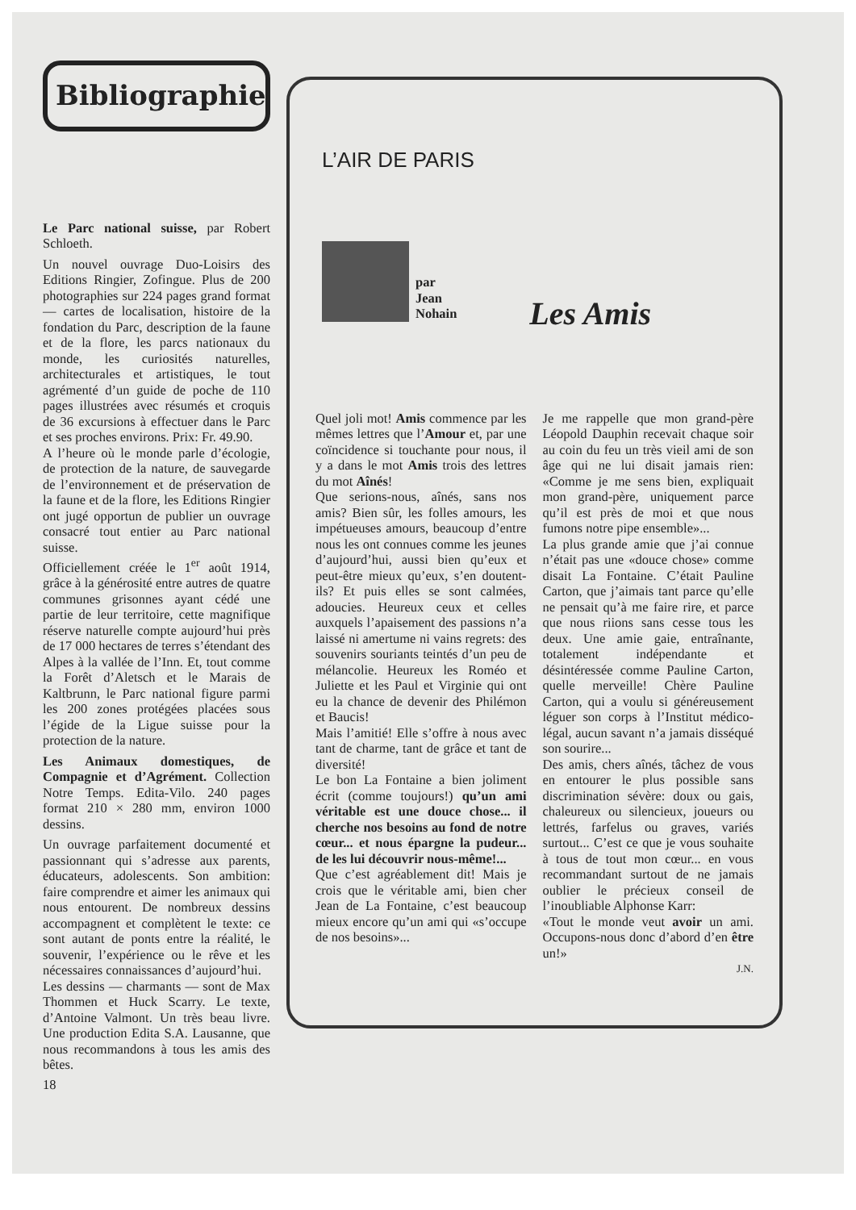Bibliographie
Le Parc national suisse, par Robert Schloeth.
Un nouvel ouvrage Duo-Loisirs des Editions Ringier, Zofingue. Plus de 200 photographies sur 224 pages grand format — cartes de localisation, histoire de la fondation du Parc, description de la faune et de la flore, les parcs nationaux du monde, les curiosités naturelles, architecturales et artistiques, le tout agrémenté d’un guide de poche de 110 pages illustrées avec résumés et croquis de 36 excursions à effectuer dans le Parc et ses proches environs. Prix: Fr. 49.90.
A l’heure où le monde parle d’écologie, de protection de la nature, de sauvegarde de l’environnement et de préservation de la faune et de la flore, les Editions Ringier ont jugé opportun de publier un ouvrage consacré tout entier au Parc national suisse.
Officiellement créée le 1<sup>er</sup> août 1914, grâce à la générosité entre autres de quatre communes grisonnes ayant cédé une partie de leur territoire, cette magnifique réserve naturelle compte aujourd’hui près de 17 000 hectares de terres s’étendant des Alpes à la vallée de l’Inn. Et, tout comme la Forêt d’Aletsch et le Marais de Kaltbrunn, le Parc national figure parmi les 200 zones protégées placées sous l’égide de la Ligue suisse pour la protection de la nature.
Les Animaux domestiques, de Compagnie et d’Agrément. Collection Notre Temps. Edita-Vilo. 240 pages format 210 × 280 mm, environ 1000 dessins.
Un ouvrage parfaitement documenté et passionnant qui s’adresse aux parents, éducateurs, adolescents. Son ambition: faire comprendre et aimer les animaux qui nous entourent. De nombreux dessins accompagnent et complètent le texte: ce sont autant de ponts entre la réalité, le souvenir, l’expérience ou le rêve et les nécessaires connaissances d’aujourd’hui.
Les dessins — charmants — sont de Max Thommen et Huck Scarry. Le texte, d’Antoine Valmont. Un très beau livre. Une production Edita S.A. Lausanne, que nous recommandons à tous les amis des bêtes.
L’AIR DE PARIS
par
Jean
Nohain
Les Amis
Quel joli mot! Amis commence par les mêmes lettres que l’Amour et, par une coïncidence si touchante pour nous, il y a dans le mot Amis trois des lettres du mot Aînés!
Que serions-nous, aînés, sans nos amis? Bien sûr, les folles amours, les impétueuses amours, beaucoup d’entre nous les ont connues comme les jeunes d’aujourd’hui, aussi bien qu’eux et peut-être mieux qu’eux, s’en doutent-ils? Et puis elles se sont calmées, adoucies. Heureux ceux et celles auxquels l’apaisement des passions n’a laissé ni amertume ni vains regrets: des souvenirs souriants teintés d’un peu de mélancolie. Heureux les Roméo et Juliette et les Paul et Virginie qui ont eu la chance de devenir des Philémon et Baucis!
Mais l’amitié! Elle s’offre à nous avec tant de charme, tant de grâce et tant de diversité!
Le bon La Fontaine a bien joliment écrit (comme toujours!) qu’un ami véritable est une douce chose... il cherche nos besoins au fond de notre cœur... et nous épargne la pudeur... de les lui découvrir nous-même!...
Que c’est agréablement dit! Mais je crois que le véritable ami, bien cher Jean de La Fontaine, c’est beaucoup mieux encore qu’un ami qui «s’occupe de nos besoins»...
Je me rappelle que mon grand-père Léopold Dauphin recevait chaque soir au coin du feu un très vieil ami de son âge qui ne lui disait jamais rien: «Comme je me sens bien, expliquait mon grand-père, uniquement parce qu’il est près de moi et que nous fumons notre pipe ensemble»...
La plus grande amie que j’ai connue n’était pas une «douce chose» comme disait La Fontaine. C’était Pauline Carton, que j’aimais tant parce qu’elle ne pensait qu’à me faire rire, et parce que nous riions sans cesse tous les deux. Une amie gaie, entraînante, totalement indépendante et désintéressée comme Pauline Carton, quelle merveille! Chère Pauline Carton, qui a voulu si généreusement léguer son corps à l’Institut médico-légal, aucun savant n’a jamais disséqué son sourire...
Des amis, chers aînés, tâchez de vous en entourer le plus possible sans discrimination sévère: doux ou gais, chaleureux ou silencieux, joueurs ou lettrés, farfelus ou graves, variés surtout... C’est ce que je vous souhaite à tous de tout mon cœur... en vous recommandant surtout de ne jamais oublier le précieux conseil de l’inoubliable Alphonse Karr:
«Tout le monde veut avoir un ami. Occupons-nous donc d’abord d’en être un!»
J.N.
18